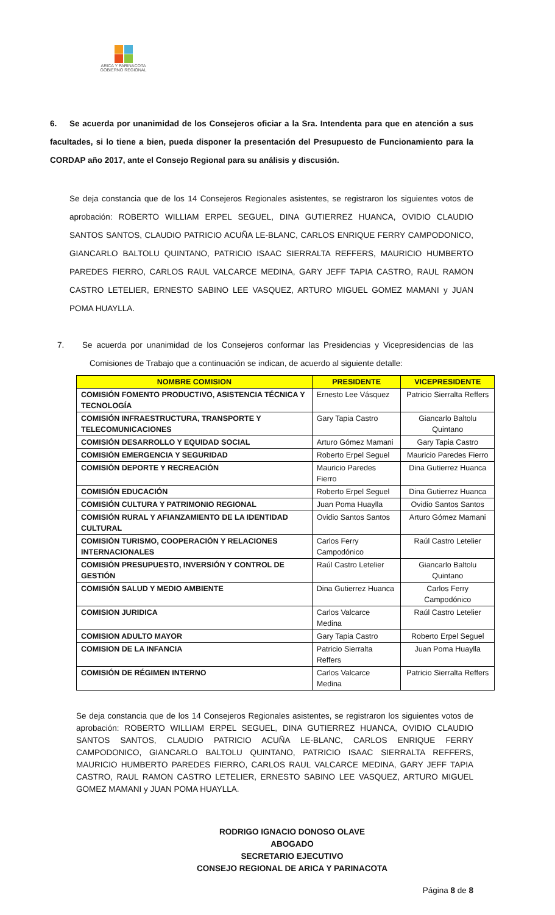ARICA Y PARINACOTA
GOBIERNO REGIONAL
6. Se acuerda por unanimidad de los Consejeros oficiar a la Sra. Intendenta para que en atención a sus facultades, si lo tiene a bien, pueda disponer la presentación del Presupuesto de Funcionamiento para la CORDAP año 2017, ante el Consejo Regional para su análisis y discusión.
Se deja constancia que de los 14 Consejeros Regionales asistentes, se registraron los siguientes votos de aprobación: ROBERTO WILLIAM ERPEL SEGUEL, DINA GUTIERREZ HUANCA, OVIDIO CLAUDIO SANTOS SANTOS, CLAUDIO PATRICIO ACUÑA LE-BLANC, CARLOS ENRIQUE FERRY CAMPODONICO, GIANCARLO BALTOLU QUINTANO, PATRICIO ISAAC SIERRALTA REFFERS, MAURICIO HUMBERTO PAREDES FIERRO, CARLOS RAUL VALCARCE MEDINA, GARY JEFF TAPIA CASTRO, RAUL RAMON CASTRO LETELIER, ERNESTO SABINO LEE VASQUEZ, ARTURO MIGUEL GOMEZ MAMANI y JUAN POMA HUAYLLA.
7. Se acuerda por unanimidad de los Consejeros conformar las Presidencias y Vicepresidencias de las Comisiones de Trabajo que a continuación se indican, de acuerdo al siguiente detalle:
| NOMBRE COMISION | PRESIDENTE | VICEPRESIDENTE |
| --- | --- | --- |
| COMISIÓN FOMENTO PRODUCTIVO, ASISTENCIA TÉCNICA Y TECNOLOGÍA | Ernesto Lee Vásquez | Patricio Sierralta Reffers |
| COMISIÓN INFRAESTRUCTURA, TRANSPORTE Y TELECOMUNICACIONES | Gary Tapia Castro | Giancarlo Baltolu Quintano |
| COMISIÓN DESARROLLO Y EQUIDAD SOCIAL | Arturo Gómez Mamani | Gary Tapia Castro |
| COMISIÓN EMERGENCIA Y SEGURIDAD | Roberto Erpel Seguel | Mauricio Paredes Fierro |
| COMISIÓN DEPORTE Y RECREACIÓN | Mauricio Paredes Fierro | Dina Gutierrez Huanca |
| COMISIÓN EDUCACIÓN | Roberto Erpel Seguel | Dina Gutierrez Huanca |
| COMISIÓN CULTURA Y PATRIMONIO REGIONAL | Juan Poma Huaylla | Ovidio Santos Santos |
| COMISIÓN RURAL Y AFIANZAMIENTO DE LA IDENTIDAD CULTURAL | Ovidio Santos Santos | Arturo Gómez Mamani |
| COMISIÓN TURISMO, COOPERACIÓN Y RELACIONES INTERNACIONALES | Carlos Ferry Campodónico | Raúl Castro Letelier |
| COMISIÓN PRESUPUESTO, INVERSIÓN Y CONTROL DE GESTIÓN | Raúl Castro Letelier | Giancarlo Baltolu Quintano |
| COMISIÓN SALUD Y MEDIO AMBIENTE | Dina Gutierrez Huanca | Carlos Ferry Campodónico |
| COMISION JURIDICA | Carlos Valcarce Medina | Raúl Castro Letelier |
| COMISION ADULTO MAYOR | Gary Tapia Castro | Roberto Erpel Seguel |
| COMISION DE LA INFANCIA | Patricio Sierralta Reffers | Juan Poma Huaylla |
| COMISIÓN DE RÉGIMEN INTERNO | Carlos Valcarce Medina | Patricio Sierralta Reffers |
Se deja constancia que de los 14 Consejeros Regionales asistentes, se registraron los siguientes votos de aprobación: ROBERTO WILLIAM ERPEL SEGUEL, DINA GUTIERREZ HUANCA, OVIDIO CLAUDIO SANTOS SANTOS, CLAUDIO PATRICIO ACUÑA LE-BLANC, CARLOS ENRIQUE FERRY CAMPODONICO, GIANCARLO BALTOLU QUINTANO, PATRICIO ISAAC SIERRALTA REFFERS, MAURICIO HUMBERTO PAREDES FIERRO, CARLOS RAUL VALCARCE MEDINA, GARY JEFF TAPIA CASTRO, RAUL RAMON CASTRO LETELIER, ERNESTO SABINO LEE VASQUEZ, ARTURO MIGUEL GOMEZ MAMANI y JUAN POMA HUAYLLA.
RODRIGO IGNACIO DONOSO OLAVE
ABOGADO
SECRETARIO EJECUTIVO
CONSEJO REGIONAL DE ARICA Y PARINACOTA
Página 8 de 8